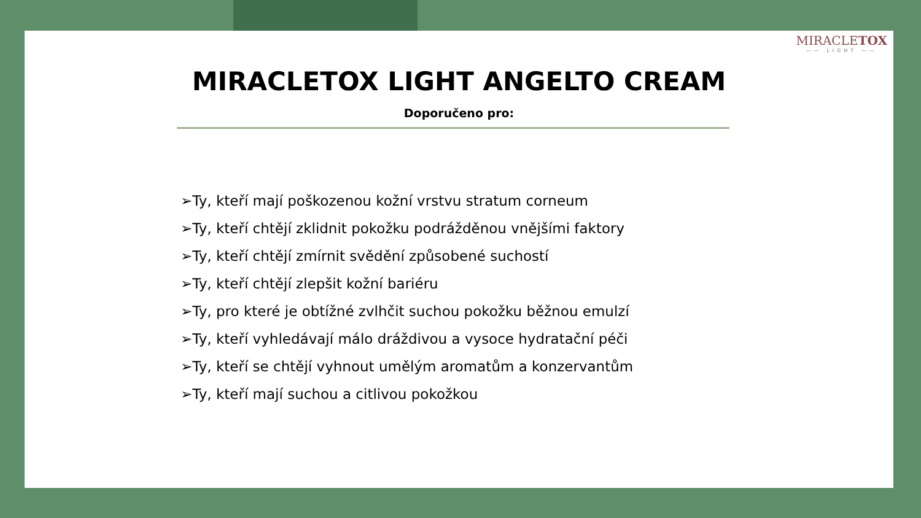MIRACLETOX
—— LIGHT ——
MIRACLETOX LIGHT ANGELTO CREAM
Doporučeno pro:
➢Ty, kteří mají poškozenou kožní vrstvu stratum corneum
➢Ty, kteří chtějí zklidnit pokožku podrážděnou vnějšími faktory
➢Ty, kteří chtějí zmírnit svědění způsobené suchostí
➢Ty, kteří chtějí zlepšit kožní bariéru
➢Ty, pro které je obtížné zvlhčit suchou pokožku běžnou emulzí
➢Ty, kteří vyhledávají málo dráždivou a vysoce hydratační péči
➢Ty, kteří se chtějí vyhnout umělým aromatům a konzervantům
➢Ty, kteří mají suchou a citlivou pokožkou